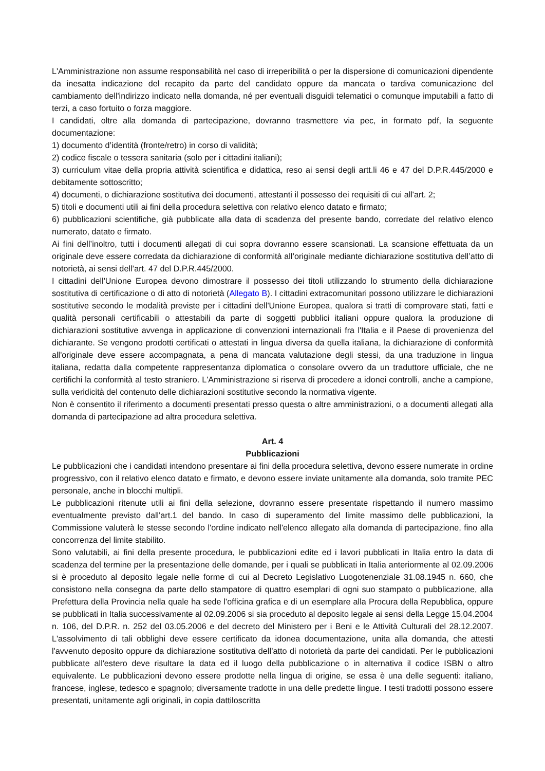L'Amministrazione non assume responsabilità nel caso di irreperibilità o per la dispersione di comunicazioni dipendente da inesatta indicazione del recapito da parte del candidato oppure da mancata o tardiva comunicazione del cambiamento dell'indirizzo indicato nella domanda, né per eventuali disguidi telematici o comunque imputabili a fatto di terzi, a caso fortuito o forza maggiore.
I candidati, oltre alla domanda di partecipazione, dovranno trasmettere via pec, in formato pdf, la seguente documentazione:
1) documento d’identità (fronte/retro) in corso di validità;
2) codice fiscale o tessera sanitaria (solo per i cittadini italiani);
3) curriculum vitae della propria attività scientifica e didattica, reso ai sensi degli artt.li 46 e 47 del D.P.R.445/2000 e debitamente sottoscritto;
4) documenti, o dichiarazione sostitutiva dei documenti, attestanti il possesso dei requisiti di cui all'art. 2;
5) titoli e documenti utili ai fini della procedura selettiva con relativo elenco datato e firmato;
6) pubblicazioni scientifiche, già pubblicate alla data di scadenza del presente bando, corredate del relativo elenco numerato, datato e firmato.
Ai fini dell’inoltro, tutti i documenti allegati di cui sopra dovranno essere scansionati. La scansione effettuata da un originale deve essere corredata da dichiarazione di conformità all’originale mediante dichiarazione sostitutiva dell’atto di notorietà, ai sensi dell’art. 47 del D.P.R.445/2000.
I cittadini dell'Unione Europea devono dimostrare il possesso dei titoli utilizzando lo strumento della dichiarazione sostitutiva di certificazione o di atto di notorietà (Allegato B). I cittadini extracomunitari possono utilizzare le dichiarazioni sostitutive secondo le modalità previste per i cittadini dell'Unione Europea, qualora si tratti di comprovare stati, fatti e qualità personali certificabili o attestabili da parte di soggetti pubblici italiani oppure qualora la produzione di dichiarazioni sostitutive avvenga in applicazione di convenzioni internazionali fra l'Italia e il Paese di provenienza del dichiarante. Se vengono prodotti certificati o attestati in lingua diversa da quella italiana, la dichiarazione di conformità all'originale deve essere accompagnata, a pena di mancata valutazione degli stessi, da una traduzione in lingua italiana, redatta dalla competente rappresentanza diplomatica o consolare ovvero da un traduttore ufficiale, che ne certifichi la conformità al testo straniero. L'Amministrazione si riserva di procedere a idonei controlli, anche a campione, sulla veridicità del contenuto delle dichiarazioni sostitutive secondo la normativa vigente.
Non è consentito il riferimento a documenti presentati presso questa o altre amministrazioni, o a documenti allegati alla domanda di partecipazione ad altra procedura selettiva.
Art. 4
Pubblicazioni
Le pubblicazioni che i candidati intendono presentare ai fini della procedura selettiva, devono essere numerate in ordine progressivo, con il relativo elenco datato e firmato, e devono essere inviate unitamente alla domanda, solo tramite PEC personale, anche in blocchi multipli.
Le pubblicazioni ritenute utili ai fini della selezione, dovranno essere presentate rispettando il numero massimo eventualmente previsto dall'art.1 del bando. In caso di superamento del limite massimo delle pubblicazioni, la Commissione valuterà le stesse secondo l'ordine indicato nell'elenco allegato alla domanda di partecipazione, fino alla concorrenza del limite stabilito.
Sono valutabili, ai fini della presente procedura, le pubblicazioni edite ed i lavori pubblicati in Italia entro la data di scadenza del termine per la presentazione delle domande, per i quali se pubblicati in Italia anteriormente al 02.09.2006 si è proceduto al deposito legale nelle forme di cui al Decreto Legislativo Luogotenenziale 31.08.1945 n. 660, che consistono nella consegna da parte dello stampatore di quattro esemplari di ogni suo stampato o pubblicazione, alla Prefettura della Provincia nella quale ha sede l'officina grafica e di un esemplare alla Procura della Repubblica, oppure se pubblicati in Italia successivamente al 02.09.2006 si sia proceduto al deposito legale ai sensi della Legge 15.04.2004 n. 106, del D.P.R. n. 252 del 03.05.2006 e del decreto del Ministero per i Beni e le Attività Culturali del 28.12.2007. L'assolvimento di tali obblighi deve essere certificato da idonea documentazione, unita alla domanda, che attesti l'avvenuto deposito oppure da dichiarazione sostitutiva dell’atto di notorietà da parte dei candidati. Per le pubblicazioni pubblicate all'estero deve risultare la data ed il luogo della pubblicazione o in alternativa il codice ISBN o altro equivalente. Le pubblicazioni devono essere prodotte nella lingua di origine, se essa è una delle seguenti: italiano, francese, inglese, tedesco e spagnolo; diversamente tradotte in una delle predette lingue. I testi tradotti possono essere presentati, unitamente agli originali, in copia dattiloscritta